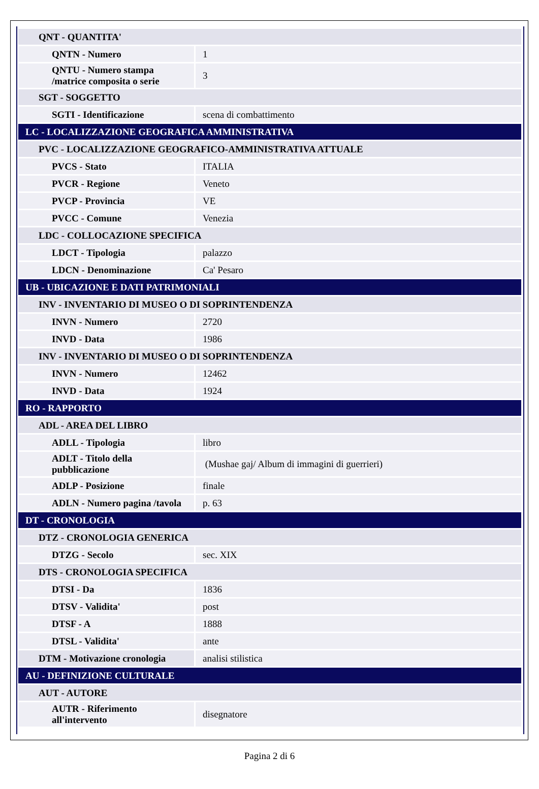| QNT - QUANTITA' | |
| QNTN - Numero | 1 |
| QNTU - Numero stampa /matrice composita o serie | 3 |
| SGT - SOGGETTO | |
| SGTI - Identificazione | scena di combattimento |
| LC - LOCALIZZAZIONE GEOGRAFICA AMMINISTRATIVA | |
| PVC - LOCALIZZAZIONE GEOGRAFICO-AMMINISTRATIVA ATTUALE | |
| PVCS - Stato | ITALIA |
| PVCR - Regione | Veneto |
| PVCP - Provincia | VE |
| PVCC - Comune | Venezia |
| LDC - COLLOCAZIONE SPECIFICA | |
| LDCT - Tipologia | palazzo |
| LDCN - Denominazione | Ca' Pesaro |
| UB - UBICAZIONE E DATI PATRIMONIALI | |
| INV - INVENTARIO DI MUSEO O DI SOPRINTENDENZA | |
| INVN - Numero | 2720 |
| INVD - Data | 1986 |
| INV - INVENTARIO DI MUSEO O DI SOPRINTENDENZA | |
| INVN - Numero | 12462 |
| INVD - Data | 1924 |
| RO - RAPPORTO | |
| ADL - AREA DEL LIBRO | |
| ADLL - Tipologia | libro |
| ADLT - Titolo della pubblicazione | (Mushae gaj/ Album di immagini di guerrieri) |
| ADLP - Posizione | finale |
| ADLN - Numero pagina /tavola | p. 63 |
| DT - CRONOLOGIA | |
| DTZ - CRONOLOGIA GENERICA | |
| DTZG - Secolo | sec. XIX |
| DTS - CRONOLOGIA SPECIFICA | |
| DTSI - Da | 1836 |
| DTSV - Validita' | post |
| DTSF - A | 1888 |
| DTSL - Validita' | ante |
| DTM - Motivazione cronologia | analisi stilistica |
| AU - DEFINIZIONE CULTURALE | |
| AUT - AUTORE | |
| AUTR - Riferimento all'intervento | disegnatore |
Pagina 2 di 6